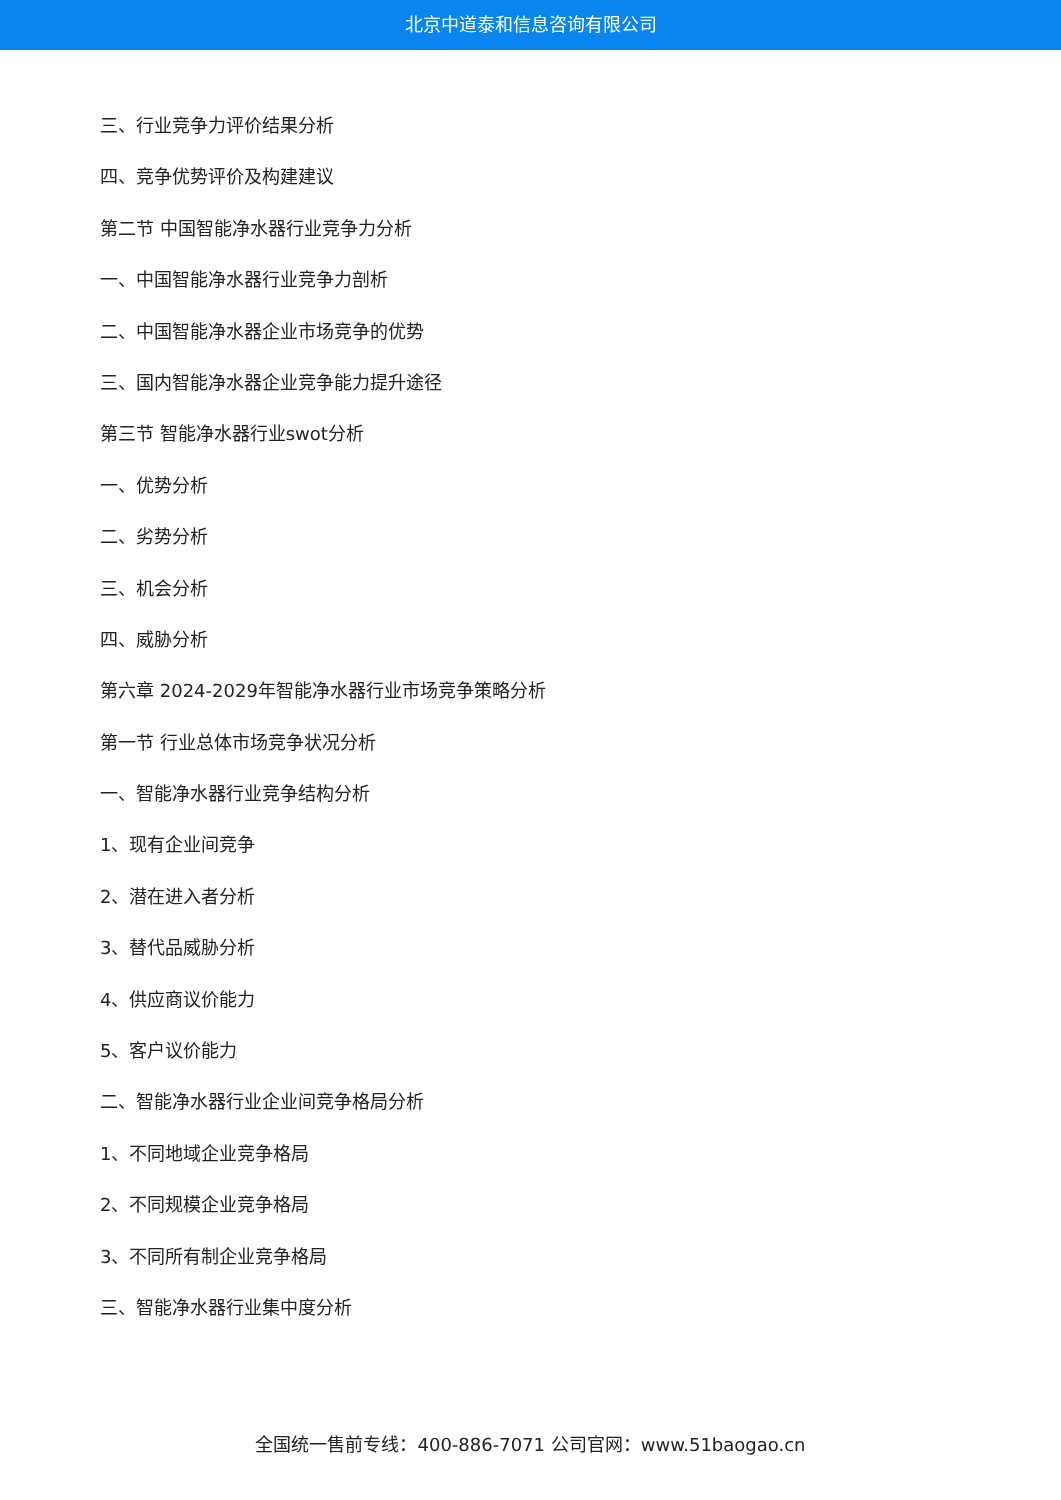北京中道泰和信息咨询有限公司
三、行业竞争力评价结果分析
四、竞争优势评价及构建建议
第二节 中国智能净水器行业竞争力分析
一、中国智能净水器行业竞争力剖析
二、中国智能净水器企业市场竞争的优势
三、国内智能净水器企业竞争能力提升途径
第三节 智能净水器行业swot分析
一、优势分析
二、劣势分析
三、机会分析
四、威胁分析
第六章 2024-2029年智能净水器行业市场竞争策略分析
第一节 行业总体市场竞争状况分析
一、智能净水器行业竞争结构分析
1、现有企业间竞争
2、潜在进入者分析
3、替代品威胁分析
4、供应商议价能力
5、客户议价能力
二、智能净水器行业企业间竞争格局分析
1、不同地域企业竞争格局
2、不同规模企业竞争格局
3、不同所有制企业竞争格局
三、智能净水器行业集中度分析
全国统一售前专线：400-886-7071 公司官网：www.51baogao.cn